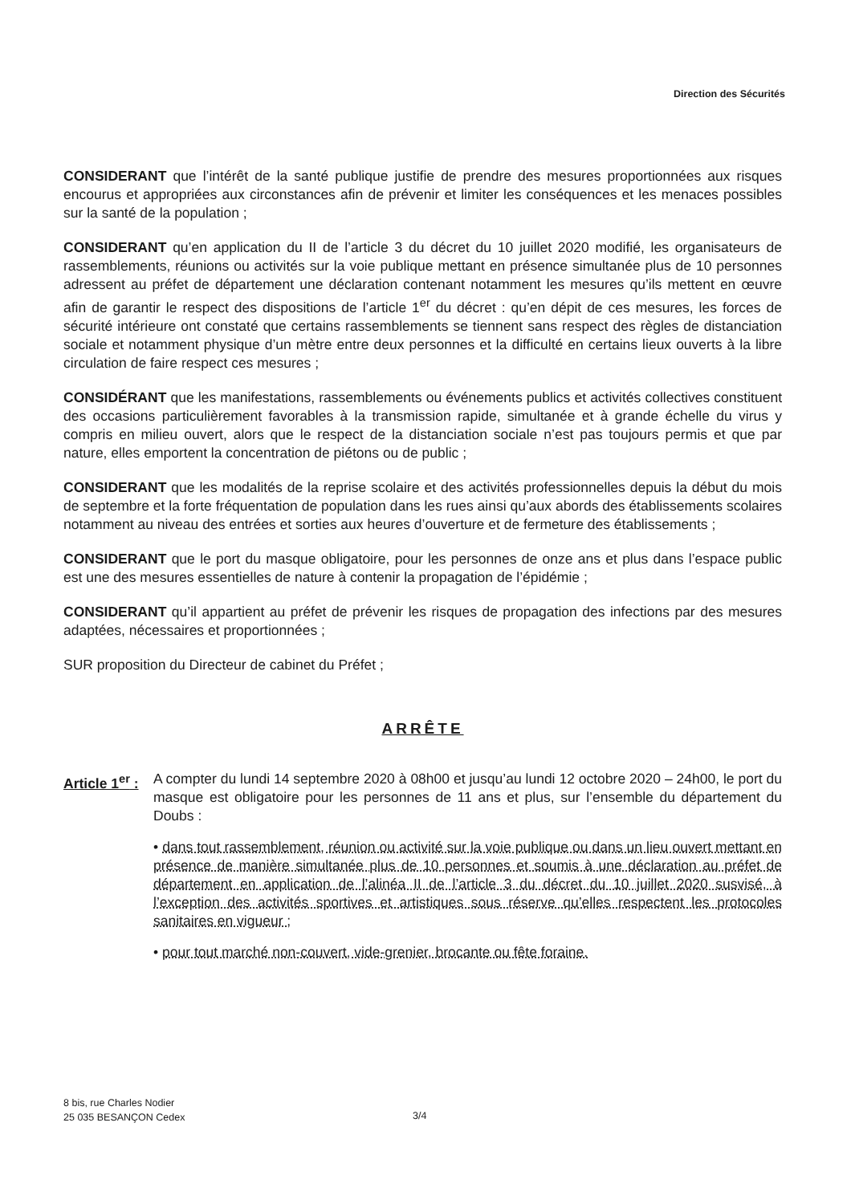Direction des Sécurités
CONSIDERANT que l’intérêt de la santé publique justifie de prendre des mesures proportionnées aux risques encourus et appropriées aux circonstances afin de prévenir et limiter les conséquences et les menaces possibles sur la santé de la population ;
CONSIDERANT qu’en application du II de l’article 3 du décret du 10 juillet 2020 modifié, les organisateurs de rassemblements, réunions ou activités sur la voie publique mettant en présence simultanée plus de 10 personnes adressent au préfet de département une déclaration contenant notamment les mesures qu’ils mettent en œuvre afin de garantir le respect des dispositions de l’article 1<sup>er</sup> du décret : qu’en dépit de ces mesures, les forces de sécurité intérieure ont constaté que certains rassemblements se tiennent sans respect des règles de distanciation sociale et notamment physique d’un mètre entre deux personnes et la difficulté en certains lieux ouverts à la libre circulation de faire respect ces mesures ;
CONSIDÉRANT que les manifestations, rassemblements ou événements publics et activités collectives constituent des occasions particulièrement favorables à la transmission rapide, simultanée et à grande échelle du virus y compris en milieu ouvert, alors que le respect de la distanciation sociale n’est pas toujours permis et que par nature, elles emportent la concentration de piétons ou de public ;
CONSIDERANT que les modalités de la reprise scolaire et des activités professionnelles depuis la début du mois de septembre et la forte fréquentation de population dans les rues ainsi qu’aux abords des établissements scolaires notamment au niveau des entrées et sorties aux heures d’ouverture et de fermeture des établissements ;
CONSIDERANT que le port du masque obligatoire, pour les personnes de onze ans et plus dans l’espace public est une des mesures essentielles de nature à contenir la propagation de l’épidémie ;
CONSIDERANT qu’il appartient au préfet de prévenir les risques de propagation des infections par des mesures adaptées, nécessaires et proportionnées ;
SUR proposition du Directeur de cabinet du Préfet ;
ARRÊTE
Article 1<sup>er</sup> :
A compter du lundi 14 septembre 2020 à 08h00 et jusqu’au lundi 12 octobre 2020 – 24h00, le port du masque est obligatoire pour les personnes de 11 ans et plus, sur l’ensemble du département du Doubs :
• dans tout rassemblement, réunion ou activité sur la voie publique ou dans un lieu ouvert mettant en présence de manière simultanée plus de 10 personnes et soumis à une déclaration au préfet de département en application de l’alinéa II de l’article 3 du décret du 10 juillet 2020 susvisé, à l’exception des activités sportives et artistiques sous réserve qu’elles respectent les protocoles sanitaires en vigueur ;
• pour tout marché non-couvert, vide-grenier, brocante ou fête foraine.
8 bis, rue Charles Nodier
25 035 BESANÇON Cedex
3/4